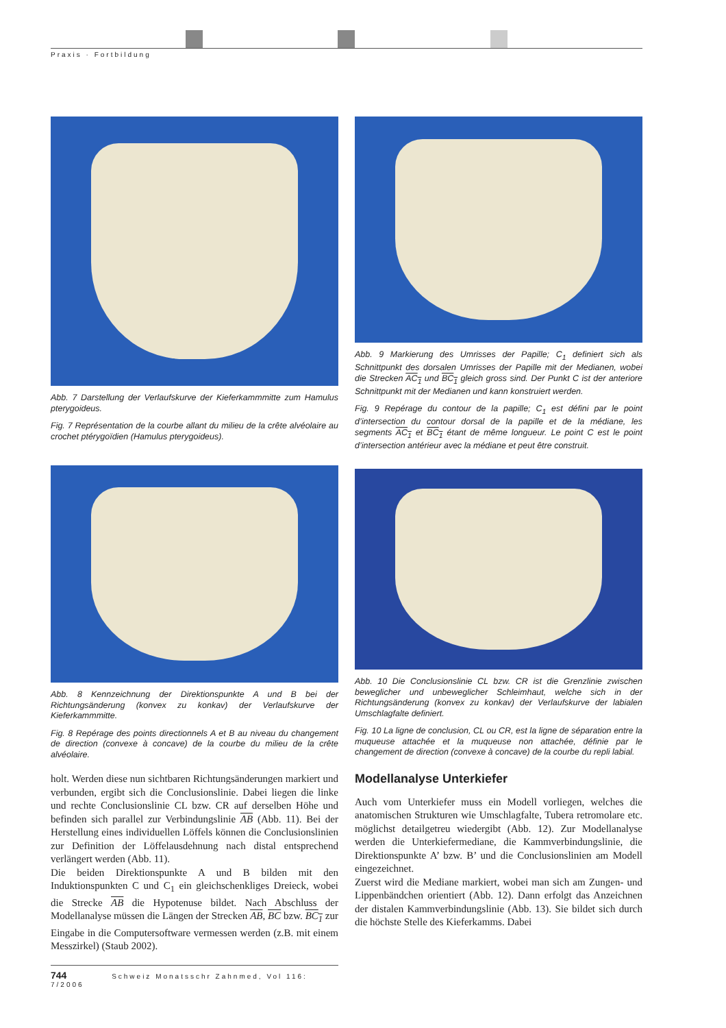Praxis · Fortbildung
Abb. 7 Darstellung der Verlaufskurve der Kieferkammmitte zum Hamulus pterygoideus.
Fig. 7 Représentation de la courbe allant du milieu de la crête alvéolaire au crochet ptérygoïdien (Hamulus pterygoideus).
Abb. 8 Kennzeichnung der Direktionspunkte A und B bei der Richtungsänderung (konvex zu konkav) der Verlaufskurve der Kieferkammmitte.
Fig. 8 Repérage des points directionnels A et B au niveau du changement de direction (convexe à concave) de la courbe du milieu de la crête alvéolaire.
holt. Werden diese nun sichtbaren Richtungsänderungen markiert und verbunden, ergibt sich die Conclusionslinie. Dabei liegen die linke und rechte Conclusionslinie CL bzw. CR auf derselben Höhe und befinden sich parallel zur Verbindungslinie AB (Abb. 11). Bei der Herstellung eines individuellen Löffels können die Conclusionslinien zur Definition der Löffelausdehnung nach distal entsprechend verlängert werden (Abb. 11).
Die beiden Direktionspunkte A und B bilden mit den Induktionspunkten C und C<sub>1</sub> ein gleichschenkliges Dreieck, wobei die Strecke AB die Hypotenuse bildet. Nach Abschluss der Modellanalyse müssen die Längen der Strecken AB, BC bzw. BC<sub>1</sub> zur Eingabe in die Computersoftware vermessen werden (z.B. mit einem Messzirkel) (Staub 2002).
Abb. 9 Markierung des Umrisses der Papille; C<sub>1</sub> definiert sich als Schnittpunkt des dorsalen Umrisses der Papille mit der Medianen, wobei die Strecken AC<sub>1</sub> und BC<sub>1</sub> gleich gross sind. Der Punkt C ist der anteriore Schnittpunkt mit der Medianen und kann konstruiert werden.
Fig. 9 Repérage du contour de la papille; C<sub>1</sub> est défini par le point d’intersection du contour dorsal de la papille et de la médiane, les segments AC<sub>1</sub> et BC<sub>1</sub> étant de même longueur. Le point C est le point d’intersection antérieur avec la médiane et peut être construit.
Abb. 10 Die Conclusionslinie CL bzw. CR ist die Grenzlinie zwischen beweglicher und unbeweglicher Schleimhaut, welche sich in der Richtungsänderung (konvex zu konkav) der Verlaufskurve der labialen Umschlagfalte definiert.
Fig. 10 La ligne de conclusion, CL ou CR, est la ligne de séparation entre la muqueuse attachée et la muqueuse non attachée, définie par le changement de direction (convexe à concave) de la courbe du repli labial.
Modellanalyse Unterkiefer
Auch vom Unterkiefer muss ein Modell vorliegen, welches die anatomischen Strukturen wie Umschlagfalte, Tubera retromolare etc. möglichst detailgetreu wiedergibt (Abb. 12). Zur Modellanalyse werden die Unterkiefermediane, die Kammverbindungslinie, die Direktionspunkte A’ bzw. B’ und die Conclusionslinien am Modell eingezeichnet.
Zuerst wird die Mediane markiert, wobei man sich am Zungen- und Lippenbändchen orientiert (Abb. 12). Dann erfolgt das Anzeichnen der distalen Kammverbindungslinie (Abb. 13). Sie bildet sich durch die höchste Stelle des Kieferkamms. Dabei
744 Schweiz Monatsschr Zahnmed, Vol 116: 7/2006